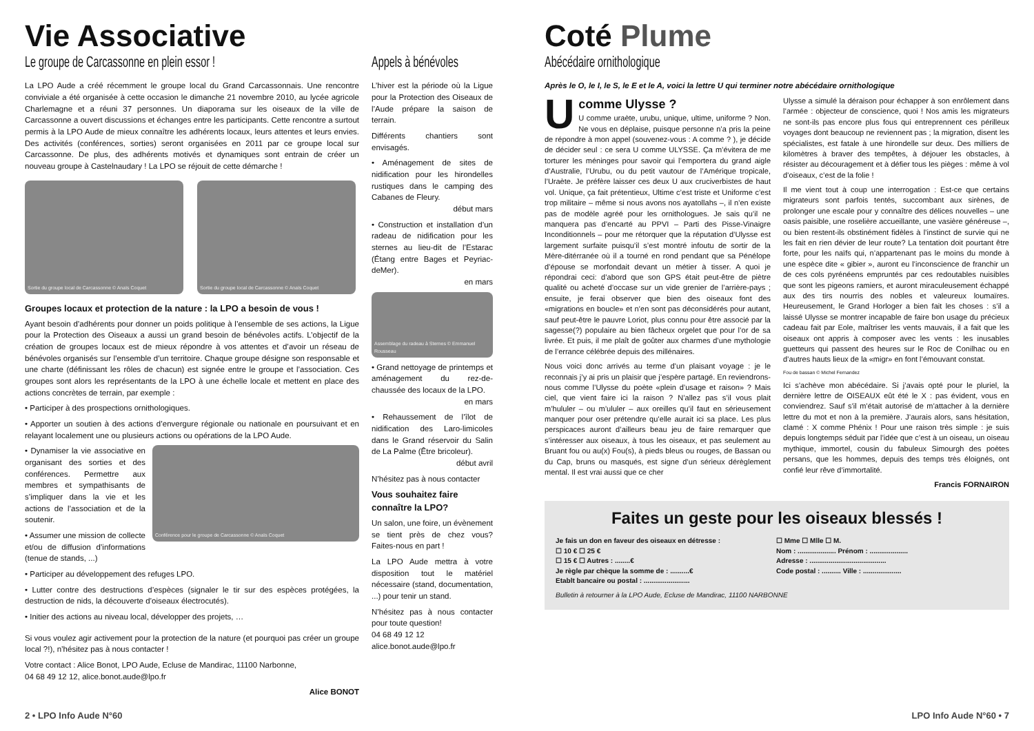Vie Associative
Le groupe de Carcassonne en plein essor !
La LPO Aude a créé récemment le groupe local du Grand Carcassonnais. Une rencontre conviviale a été organisée à cette occasion le dimanche 21 novembre 2010, au lycée agricole Charlemagne et a réuni 37 personnes. Un diaporama sur les oiseaux de la ville de Carcassonne a ouvert discussions et échanges entre les participants. Cette rencontre a surtout permis à la LPO Aude de mieux connaître les adhérents locaux, leurs attentes et leurs envies. Des activités (conférences, sorties) seront organisées en 2011 par ce groupe local sur Carcassonne. De plus, des adhérents motivés et dynamiques sont entrain de créer un nouveau groupe à Castelnaudary ! La LPO se réjouit de cette démarche !
Sortie du groupe local de Carcassonne © Anaïs Coquet Sortie du groupe local de Carcassonne © Anaïs Coquet
Groupes locaux et protection de la nature : la LPO a besoin de vous !
Ayant besoin d’adhérents pour donner un poids politique à l’ensemble de ses actions, la Ligue pour la Protection des Oiseaux a aussi un grand besoin de bénévoles actifs. L’objectif de la création de groupes locaux est de mieux répondre à vos attentes et d’avoir un réseau de bénévoles organisés sur l’ensemble d’un territoire. Chaque groupe désigne son responsable et une charte (définissant les rôles de chacun) est signée entre le groupe et l’association. Ces groupes sont alors les représentants de la LPO à une échelle locale et mettent en place des actions concrètes de terrain, par exemple :
• Participer à des prospections ornithologiques.
• Apporter un soutien à des actions d’envergure régionale ou nationale en poursuivant et en relayant localement une ou plusieurs actions ou opérations de la LPO Aude.
• Dynamiser la vie associative en organisant des sorties et des conférences. Permettre aux membres et sympathisants de s’impliquer dans la vie et les actions de l’association et de la soutenir.
• Assumer une mission de collecte et/ou de diffusion d’informations (tenue de stands, ...)
Conférence pour le groupe de Carcassonne © Anaïs Coquet
• Participer au développement des refuges LPO.
• Lutter contre des destructions d’espèces (signaler le tir sur des espèces protégées, la destruction de nids, la découverte d’oiseaux électrocutés).
• Initier des actions au niveau local, développer des projets, …
Si vous voulez agir activement pour la protection de la nature (et pourquoi pas créer un groupe local ?!), n’hésitez pas à nous contacter !
Votre contact : Alice Bonot, LPO Aude, Ecluse de Mandirac, 11100 Narbonne,
04 68 49 12 12, alice.bonot.aude@lpo.fr
Alice BONOT
Appels à bénévoles
L’hiver est la période où la Ligue pour la Protection des Oiseaux de l’Aude prépare la saison de terrain.
Différents chantiers sont envisagés.
• Aménagement de sites de nidification pour les hirondelles rustiques dans le camping des Cabanes de Fleury.
début mars
• Construction et installation d’un radeau de nidification pour les sternes au lieu-dit de l’Estarac (Étang entre Bages et Peyriac-deMer).
en mars
Assemblage du radeau à Sternes © Emmanuel Rousseau
• Grand nettoyage de printemps et aménagement du rez-de-chaussée des locaux de la LPO.
en mars
• Rehaussement de l’îlot de nidification des Laro-limicoles dans le Grand réservoir du Salin de La Palme (Être bricoleur).
début avril
N’hésitez pas à nous contacter
Vous souhaitez faire connaître la LPO?
Un salon, une foire, un évènement se tient près de chez vous? Faites-nous en part !
La LPO Aude mettra à votre disposition tout le matériel nécessaire (stand, documentation, ...) pour tenir un stand.
N’hésitez pas à nous contacter pour toute question!
04 68 49 12 12
alice.bonot.aude@lpo.fr
2 • LPO Info Aude N°60
Coté Plume
Abécédaire ornithologique
Après le O, le I, le S, le E et le A, voici la lettre U qui terminer notre abécédaire ornithologique
Ucomme Ulysse ?
U comme uraète, urubu, unique, ultime, uniforme ? Non. Ne vous en déplaise, puisque personne n’a pris la peine de répondre à mon appel (souvenez-vous : A comme ? ), je décide de décider seul : ce sera U comme ULYSSE. Ça m’évitera de me torturer les méninges pour savoir qui l’emportera du grand aigle d’Australie, l’Urubu, ou du petit vautour de l’Amérique tropicale, l’Uraète. Je préfère laisser ces deux U aux cruciverbistes de haut vol. Unique, ça fait prétentieux, Ultime c’est triste et Uniforme c’est trop militaire – même si nous avons nos ayatollahs –, il n’en existe pas de modèle agréé pour les ornithologues. Je sais qu’il ne manquera pas d’encarté au PPVI – Parti des Pisse-Vinaigre Inconditionnels – pour me rétorquer que la réputation d’Ulysse est largement surfaite puisqu’il s’est montré infoutu de sortir de la Mère-ditérranée où il a tourné en rond pendant que sa Pénélope d’épouse se morfondait devant un métier à tisser. A quoi je répondrai ceci: d’abord que son GPS était peut-être de piètre qualité ou acheté d’occase sur un vide grenier de l’arrière-pays ; ensuite, je ferai observer que bien des oiseaux font des «migrations en boucle» et n’en sont pas déconsidérés pour autant, sauf peut-être le pauvre Loriot, plus connu pour être associé par la sagesse(?) populaire au bien fâcheux orgelet que pour l’or de sa livrée. Et puis, il me plaît de goûter aux charmes d’une mythologie de l’errance célébrée depuis des millénaires.
Nous voici donc arrivés au terme d’un plaisant voyage : je le reconnais j’y ai pris un plaisir que j’espère partagé. En reviendrons-nous comme l’Ulysse du poète «plein d’usage et raison» ? Mais ciel, que vient faire ici la raison ? N’allez pas s’il vous plait m’hululer – ou m’ululer – aux oreilles qu’il faut en sérieusement manquer pour oser prétendre qu’elle aurait ici sa place. Les plus perspicaces auront d’ailleurs beau jeu de faire remarquer que s’intéresser aux oiseaux, à tous les oiseaux, et pas seulement au Bruant fou ou au(x) Fou(s), à pieds bleus ou rouges, de Bassan ou du Cap, bruns ou masqués, est signe d’un sérieux dérèglement mental. Il est vrai aussi que ce cher
Ulysse a simulé la déraison pour échapper à son enrôlement dans l’armée : objecteur de conscience, quoi ! Nos amis les migrateurs ne sont-ils pas encore plus fous qui entreprennent ces périlleux voyages dont beaucoup ne reviennent pas ; la migration, disent les spécialistes, est fatale à une hirondelle sur deux. Des milliers de kilomètres à braver des tempêtes, à déjouer les obstacles, à résister au découragement et à défier tous les pièges : même à vol d’oiseaux, c’est de la folie !
Il me vient tout à coup une interrogation : Est-ce que certains migrateurs sont parfois tentés, succombant aux sirènes, de prolonger une escale pour y connaître des délices nouvelles – une oasis paisible, une roselière accueillante, une vasière généreuse –, ou bien restent-ils obstinément fidèles à l’instinct de survie qui ne les fait en rien dévier de leur route? La tentation doit pourtant être forte, pour les naïfs qui, n’appartenant pas le moins du monde à une espèce dite « gibier », auront eu l’inconscience de franchir un de ces cols pyrénéens empruntés par ces redoutables nuisibles que sont les pigeons ramiers, et auront miraculeusement échappé aux des tirs nourris des nobles et valeureux loumaïres. Heureusement, le Grand Horloger a bien fait les choses : s’il a laissé Ulysse se montrer incapable de faire bon usage du précieux cadeau fait par Eole, maîtriser les vents mauvais, il a fait que les oiseaux ont appris à composer avec les vents : les inusables guetteurs qui passent des heures sur le Roc de Conilhac ou en d’autres hauts lieux de la «migr» en font l’émouvant constat.
Fou de bassan © Michel Fernandez
Ici s’achève mon abécédaire. Si j’avais opté pour le pluriel, la dernière lettre de OISEAUX eût été le X : pas évident, vous en conviendrez. Sauf s’il m’était autorisé de m’attacher à la dernière lettre du mot et non à la première. J’aurais alors, sans hésitation, clamé : X comme Phénix ! Pour une raison très simple : je suis depuis longtemps séduit par l’idée que c’est à un oiseau, un oiseau mythique, immortel, cousin du fabuleux Simourgh des poètes persans, que les hommes, depuis des temps très éloignés, ont confié leur rêve d’immortalité.
Francis FORNAIRON
Faites un geste pour les oiseaux blessés !
Je fais un don en faveur des oiseaux en détresse :
☐ 10 € ☐ 25 €
☐ 15 € ☐ Autres : ........€
Je règle par chèque la somme de : ..........€
Etablt bancaire ou postal : ........................
☐ Mme ☐ Mlle ☐ M.
Nom : .................... Prénom : ....................
Adresse : ........................................
Code postal : .......... Ville : ....................
Bulletin à retourner à la LPO Aude, Ecluse de Mandirac, 11100 NARBONNE
LPO Info Aude N°60 • 7